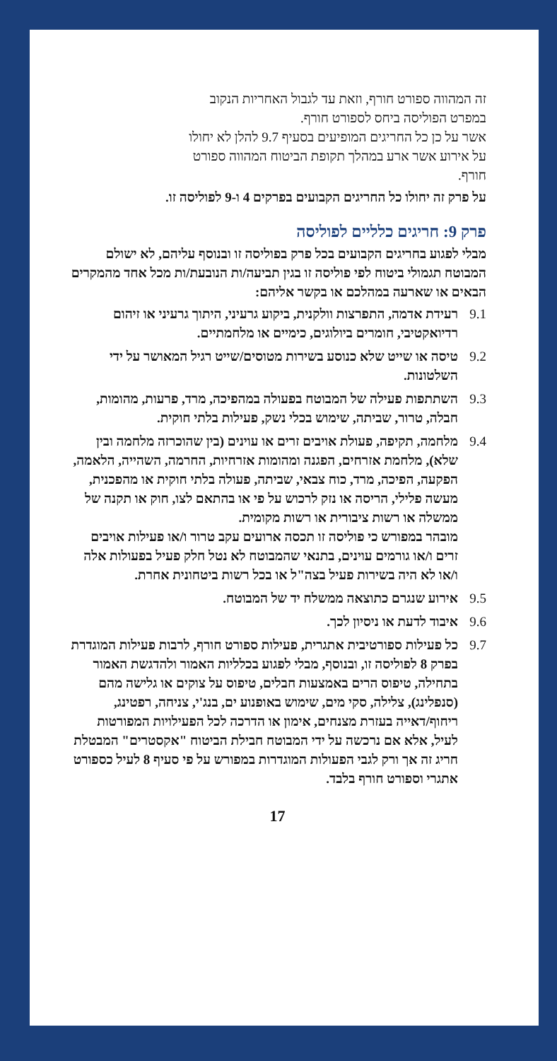זה המהווה ספורט חורף, וזאת עד לגבול האחריות הנקוב במפרט הפוליסה ביחס לספורט חורף.
אשר על כן כל החריגים המופיעים בסעיף 9.7 להלן לא יחולו על אירוע אשר ארע במהלך תקופת הביטוח המהווה ספורט חורף.
על פרק זה יחולו כל החריגים הקבועים בפרקים 4 ו-9 לפוליסה זו.
פרק 9: חריגים כלליים לפוליסה
מבלי לפגוע בחריגים הקבועים בכל פרק בפוליסה זו ובנוסף עליהם, לא ישולם המבוטח תגמולי ביטוח לפי פוליסה זו בגין תביעה/ות הנובעת/ות מכל אחד מהמקרים הבאים או שארעה במהלכם או בקשר אליהם:
9.1 רעידת אדמה, התפרצות וולקנית, ביקוע גרעיני, היתוך גרעיני או זיהום רדיואקטיבי, חומרים ביולוגים, כימיים או מלחמתיים.
9.2 טיסה או שייט שלא כנוסע בשירות מטוסים/שייט רגיל המאושר על ידי השלטונות.
9.3 השתתפות פעילה של המבוטח בפעולה במהפיכה, מרד, פרעות, מהומות, חבלה, טרור, שביתה, שימוש בכלי נשק, פעילות בלתי חוקית.
9.4 מלחמה, תקיפה, פעולת אויבים זרים או עוינים (בין שהוכרזה מלחמה ובין שלא), מלחמת אזרחים, הפגנה ומהומות אזרחיות, החרמה, השהייה, הלאמה, הפקעה, הפיכה, מרד, כוח צבאי, שביתה, פעולה בלתי חוקית או מהפכנית, מעשה פלילי, הריסה או נזק לרכוש על פי או בהתאם לצו, חוק או תקנה של ממשלה או רשות ציבורית או רשות מקומית.
מובהר במפורש כי פוליסה זו תכסה ארועים עקב טרור ו/או פעילות אויבים זרים ו/או גורמים עוינים, בתנאי שהמבוטח לא נטל חלק פעיל בפעולות אלה ו/או לא היה בשירות פעיל בצה"ל או בכל רשות ביטחונית אחרת.
9.5 אירוע שנגרם כתוצאה ממשלח יד של המבוטח.
9.6 איבוד לדעת או ניסיון לכך.
9.7 כל פעילות ספורטיבית אתגרית, פעילות ספורט חורף, לרבות פעילות המוגדרת בפרק 8 לפוליסה זו, ובנוסף, מבלי לפגוע בכלליות האמור ולהדגשת האמור בתחילה, טיפוס הרים באמצעות חבלים, טיפוס על צוקים או גלישה מהם (סנפלינג), צלילה, סקי מים, שימוש באופנוע ים, בנג'י, צניחה, רפטינג, ריחוף/דאייה בעזרת מצנחים, אימון או הדרכה לכל הפעילויות המפורטות לעיל, אלא אם נרכשה על ידי המבוטח חבילת הביטוח "אקסטרים" המבטלת חריג זה אך ורק לגבי הפעולות המוגדרות במפורש על פי סעיף 8 לעיל כספורט אתגרי וספורט חורף בלבד.
17